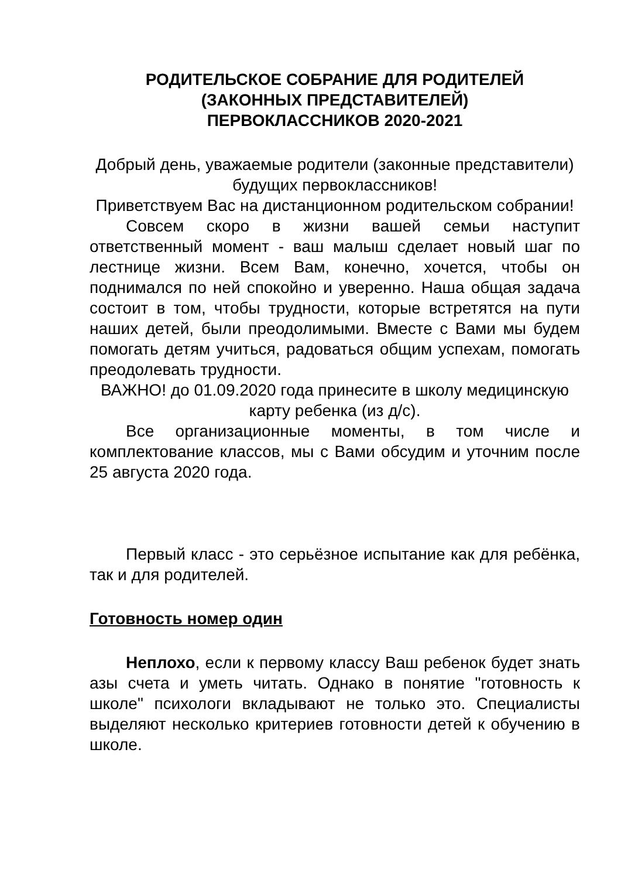РОДИТЕЛЬСКОЕ СОБРАНИЕ ДЛЯ РОДИТЕЛЕЙ
(ЗАКОННЫХ ПРЕДСТАВИТЕЛЕЙ)
ПЕРВОКЛАССНИКОВ 2020-2021
Добрый день, уважаемые родители (законные представители) будущих первоклассников!
Приветствуем Вас на дистанционном родительском собрании!
Совсем скоро в жизни вашей семьи наступит ответственный момент - ваш малыш сделает новый шаг по лестнице жизни. Всем Вам, конечно, хочется, чтобы он поднимался по ней спокойно и уверенно. Наша общая задача состоит в том, чтобы трудности, которые встретятся на пути наших детей, были преодолимыми. Вместе с Вами мы будем помогать детям учиться, радоваться общим успехам, помогать преодолевать трудности.
ВАЖНО! до 01.09.2020 года принесите в школу медицинскую карту ребенка (из д/с).
Все организационные моменты, в том числе и комплектование классов, мы с Вами обсудим и уточним после 25 августа 2020 года.
Первый класс - это серьёзное испытание как для ребёнка, так и для родителей.
Готовность номер один
Неплохо, если к первому классу Ваш ребенок будет знать азы счета и уметь читать. Однако в понятие "готовность к школе" психологи вкладывают не только это. Специалисты выделяют несколько критериев готовности детей к обучению в школе.